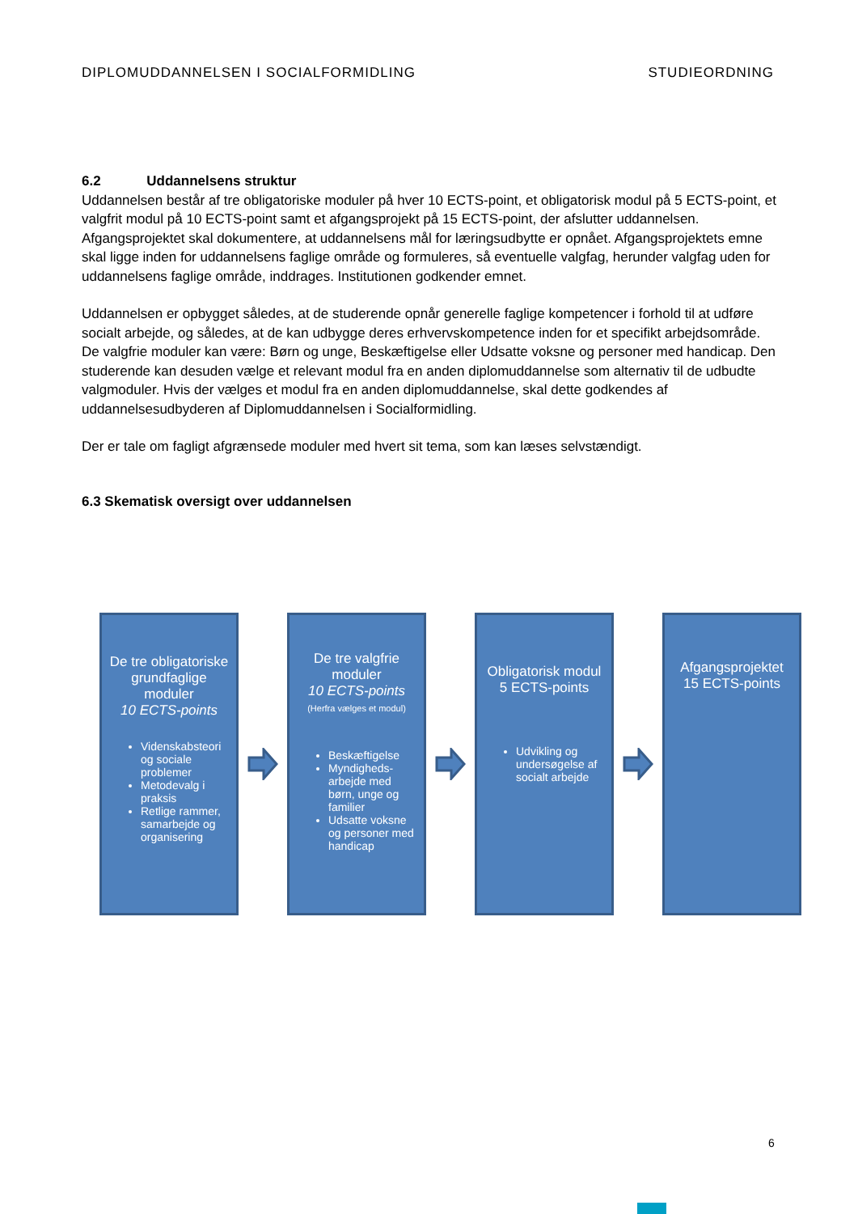DIPLOMUDDANNELSEN I SOCIALFORMIDLING STUDIEORDNING
6.2 Uddannelsens struktur
Uddannelsen består af tre obligatoriske moduler på hver 10 ECTS-point, et obligatorisk modul på 5 ECTS-point, et valgfrit modul på 10 ECTS-point samt et afgangsprojekt på 15 ECTS-point, der afslutter uddannelsen.
Afgangsprojektet skal dokumentere, at uddannelsens mål for læringsudbytte er opnået. Afgangsprojektets emne skal ligge inden for uddannelsens faglige område og formuleres, så eventuelle valgfag, herunder valgfag uden for uddannelsens faglige område, inddrages. Institutionen godkender emnet.
Uddannelsen er opbygget således, at de studerende opnår generelle faglige kompetencer i forhold til at udføre socialt arbejde, og således, at de kan udbygge deres erhvervskompetence inden for et specifikt arbejdsområde. De valgfrie moduler kan være: Børn og unge, Beskæftigelse eller Udsatte voksne og personer med handicap. Den studerende kan desuden vælge et relevant modul fra en anden diplomuddannelse som alternativ til de udbudte valgmoduler. Hvis der vælges et modul fra en anden diplomuddannelse, skal dette godkendes af uddannelsesudbyderen af Diplomuddannelsen i Socialformidling.
Der er tale om fagligt afgrænsede moduler med hvert sit tema, som kan læses selvstændigt.
6.3 Skematisk oversigt over uddannelsen
De tre obligatoriske grundfaglige moduler
10 ECTS-points
Videnskabsteori og sociale problemer
Metodevalg i praksis
Retlige rammer, samarbejde og organisering
De tre valgfrie moduler
10 ECTS-points
(Herfra vælges et modul)
Beskæftigelse
Myndigheds-arbejde med børn, unge og familier
Udsatte voksne og personer med handicap
Obligatorisk modul
5 ECTS-points
Udvikling og undersøgelse af socialt arbejde
Afgangsprojektet
15 ECTS-points
6